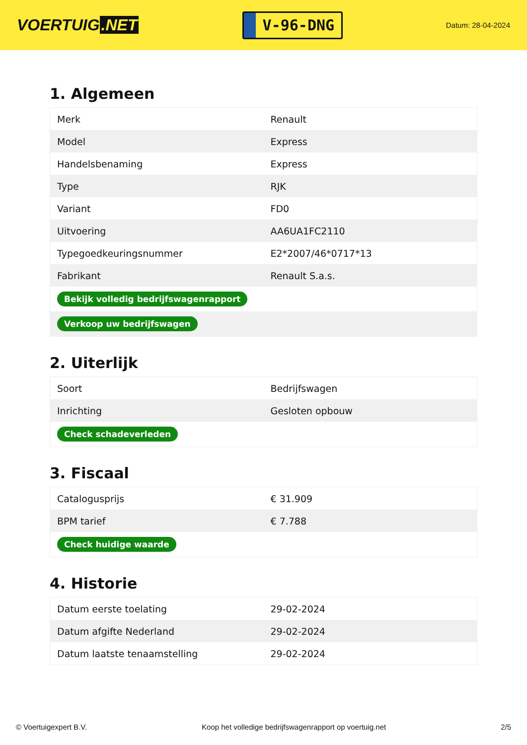VOERTUIG.NET
V-96-DNG
Datum: 28-04-2024
1. Algemeen
| Merk | Renault |
| Model | Express |
| Handelsbenaming | Express |
| Type | RJK |
| Variant | FD0 |
| Uitvoering | AA6UA1FC2110 |
| Typegoedkeuringsnummer | E2*2007/46*0717*13 |
| Fabrikant | Renault S.a.s. |
| Bekijk volledig bedrijfswagenrapport | |
| Verkoop uw bedrijfswagen | |
2. Uiterlijk
| Soort | Bedrijfswagen |
| Inrichting | Gesloten opbouw |
| Check schadeverleden | |
3. Fiscaal
| Catalogusprijs | € 31.909 |
| BPM tarief | € 7.788 |
| Check huidige waarde | |
4. Historie
| Datum eerste toelating | 29-02-2024 |
| Datum afgifte Nederland | 29-02-2024 |
| Datum laatste tenaamstelling | 29-02-2024 |
© Voertuigexpert B.V. Koop het volledige bedrijfswagenrapport op voertuig.net 2/5